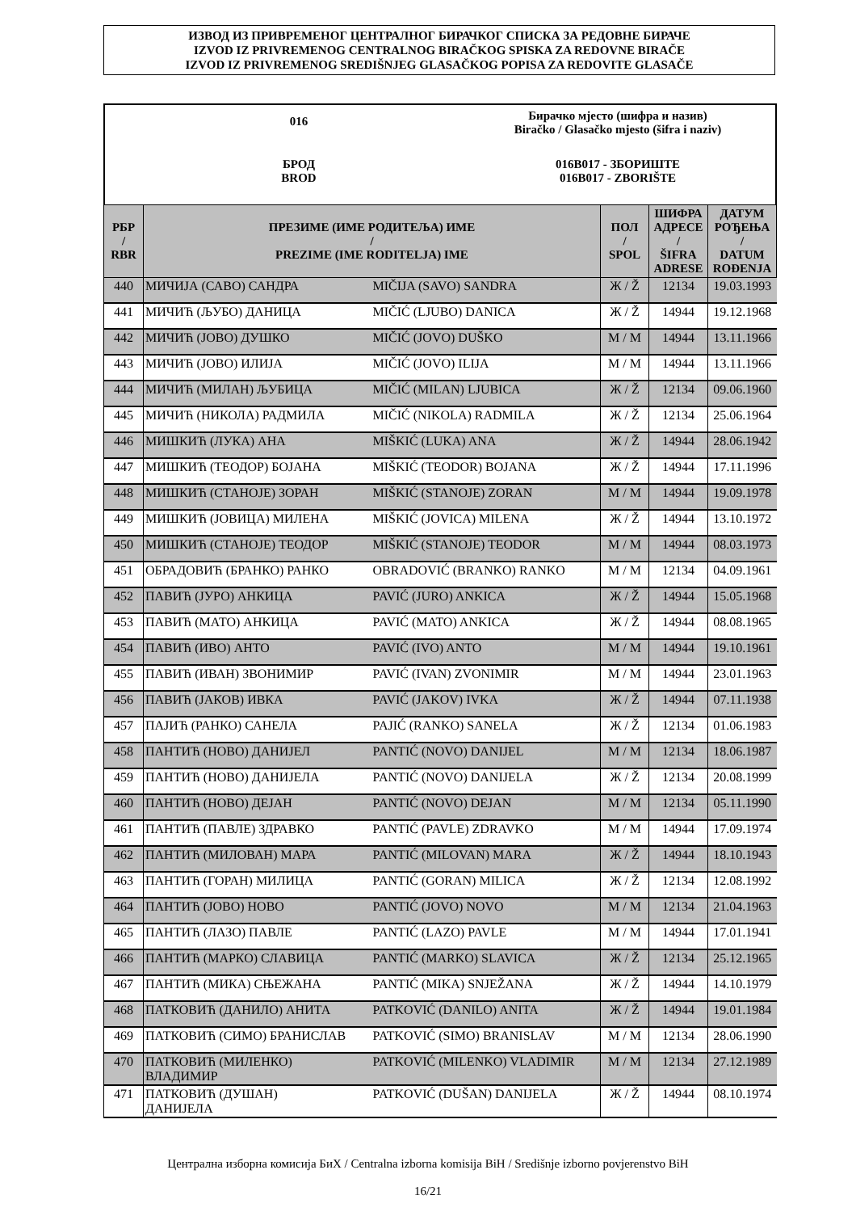ИЗВОД ИЗ ПРИВРЕМЕНОГ ЦЕНТРАЛНОГ БИРАЧКОГ СПИСКА ЗА РЕДОВНЕ БИРАЧЕ
IZVOD IZ PRIVREMENOG CENTRALNOG BIRAČKOG SPISKA ZA REDOVNE BIRAČE
IZVOD IZ PRIVREMENOG SREDIŠNJEG GLASAČKOG POPISA ZA REDOVITE GLASAČE
016
Бирачко мјесто (шифра и назив)
Biračko / Glasačko mjesto (šifra i naziv)
БРОД
BROD
016B017 - ЗБОРИШТЕ
016B017 - ZBORIŠTE
| РБР / RBR | ПРЕЗИМЕ (ИМЕ РОДИТЕЉА) ИМЕ / PREZIME (IME RODITELJA) IME | | ПОЛ / SPOL | ШИФРА АДРЕСЕ / ŠIFRA ADRESE | ДАТУМ РОЂЕЊА / DATUM ROĐENJA |
| --- | --- | --- | --- | --- | --- |
| 440 | МИЧИЈА (САВО) САНДРА | MIČIJA (SAVO) SANDRA | Ж / Ž | 12134 | 19.03.1993 |
| 441 | МИЧИЋ (ЉУБО) ДАНИЦА | MIČIĆ (LJUBO) DANICA | Ж / Ž | 14944 | 19.12.1968 |
| 442 | МИЧИЋ (ЈОВО) ДУШКО | MIČIĆ (JOVO) DUŠKO | М / M | 14944 | 13.11.1966 |
| 443 | МИЧИЋ (ЈОВО) ИЛИЈА | MIČIĆ (JOVO) ILIJA | М / M | 14944 | 13.11.1966 |
| 444 | МИЧИЋ (МИЛАН) ЉУБИЦА | MIČIĆ (MILAN) LJUBICA | Ж / Ž | 12134 | 09.06.1960 |
| 445 | МИЧИЋ (НИКОЛА) РАДМИЛА | MIČIĆ (NIKOLA) RADMILA | Ж / Ž | 12134 | 25.06.1964 |
| 446 | МИШКИЋ (ЛУКА) АНА | MIŠKIĆ (LUKA) ANA | Ж / Ž | 14944 | 28.06.1942 |
| 447 | МИШКИЋ (ТЕОДОР) БОЈАНА | MIŠKIĆ (TEODOR) BOJANA | Ж / Ž | 14944 | 17.11.1996 |
| 448 | МИШКИЋ (СТАНОЈЕ) ЗОРАН | MIŠKIĆ (STANOJE) ZORAN | М / M | 14944 | 19.09.1978 |
| 449 | МИШКИЋ (ЈОВИЦА) МИЛЕНА | MIŠKIĆ (JOVICA) MILENA | Ж / Ž | 14944 | 13.10.1972 |
| 450 | МИШКИЋ (СТАНОЈЕ) ТЕОДОР | MIŠKIĆ (STANOJE) TEODOR | М / M | 14944 | 08.03.1973 |
| 451 | ОБРАДОВИЋ (БРАНКО) РАНКО | OBRADOVIĆ (BRANKO) RANKO | М / M | 12134 | 04.09.1961 |
| 452 | ПАВИЋ (ЈУРО) АНКИЦА | PAVIĆ (JURO) ANKICA | Ж / Ž | 14944 | 15.05.1968 |
| 453 | ПАВИЋ (МАТО) АНКИЦА | PAVIĆ (MATO) ANKICA | Ж / Ž | 14944 | 08.08.1965 |
| 454 | ПАВИЋ (ИВО) АНТО | PAVIĆ (IVO) ANTO | М / M | 14944 | 19.10.1961 |
| 455 | ПАВИЋ (ИВАН) ЗВОНИМИР | PAVIĆ (IVAN) ZVONIMIR | М / M | 14944 | 23.01.1963 |
| 456 | ПАВИЋ (ЈАКОВ) ИВКА | PAVIĆ (JAKOV) IVKA | Ж / Ž | 14944 | 07.11.1938 |
| 457 | ПАЈИЋ (РАНКО) САНЕЛА | PAJIĆ (RANKO) SANELA | Ж / Ž | 12134 | 01.06.1983 |
| 458 | ПАНТИЋ (НОВО) ДАНИЈЕЛ | PANTIĆ (NOVO) DANIJEL | М / M | 12134 | 18.06.1987 |
| 459 | ПАНТИЋ (НОВО) ДАНИЈЕЛА | PANTIĆ (NOVO) DANIJELA | Ж / Ž | 12134 | 20.08.1999 |
| 460 | ПАНТИЋ (НОВО) ДЕЈАН | PANTIĆ (NOVO) DEJAN | М / M | 12134 | 05.11.1990 |
| 461 | ПАНТИЋ (ПАВЛЕ) ЗДРАВКО | PANTIĆ (PAVLE) ZDRAVKO | М / M | 14944 | 17.09.1974 |
| 462 | ПАНТИЋ (МИЛОВАН) МАРА | PANTIĆ (MILOVAN) MARA | Ж / Ž | 14944 | 18.10.1943 |
| 463 | ПАНТИЋ (ГОРАН) МИЛИЦА | PANTIĆ (GORAN) MILICA | Ж / Ž | 12134 | 12.08.1992 |
| 464 | ПАНТИЋ (ЈОВО) НОВО | PANTIĆ (JOVO) NOVO | М / M | 12134 | 21.04.1963 |
| 465 | ПАНТИЋ (ЛАЗО) ПАВЛЕ | PANTIĆ (LAZO) PAVLE | М / M | 14944 | 17.01.1941 |
| 466 | ПАНТИЋ (МАРКО) СЛАВИЦА | PANTIĆ (MARKO) SLAVICA | Ж / Ž | 12134 | 25.12.1965 |
| 467 | ПАНТИЋ (МИКА) СЊЕЖАНА | PANTIĆ (MIKA) SNJEŽANA | Ж / Ž | 14944 | 14.10.1979 |
| 468 | ПАТКОВИЋ (ДАНИЛО) АНИТА | PATKOVIĆ (DANILO) ANITA | Ж / Ž | 14944 | 19.01.1984 |
| 469 | ПАТКОВИЋ (СИМО) БРАНИСЛАВ | PATKOVIĆ (SIMO) BRANISLAV | М / M | 12134 | 28.06.1990 |
| 470 | ПАТКОВИЋ (МИЛЕНКО) ВЛАДИМИР | PATKOVIĆ (MILENKO) VLADIMIR | М / M | 12134 | 27.12.1989 |
| 471 | ПАТКОВИЋ (ДУШАН) ДАНИЈЕЛА | PATKOVIĆ (DUŠAN) DANIJELA | Ж / Ž | 14944 | 08.10.1974 |
Централна изборна комисија БиХ / Centralna izborna komisija BiH / Središnje izborno povjerenstvo BiH
16/21